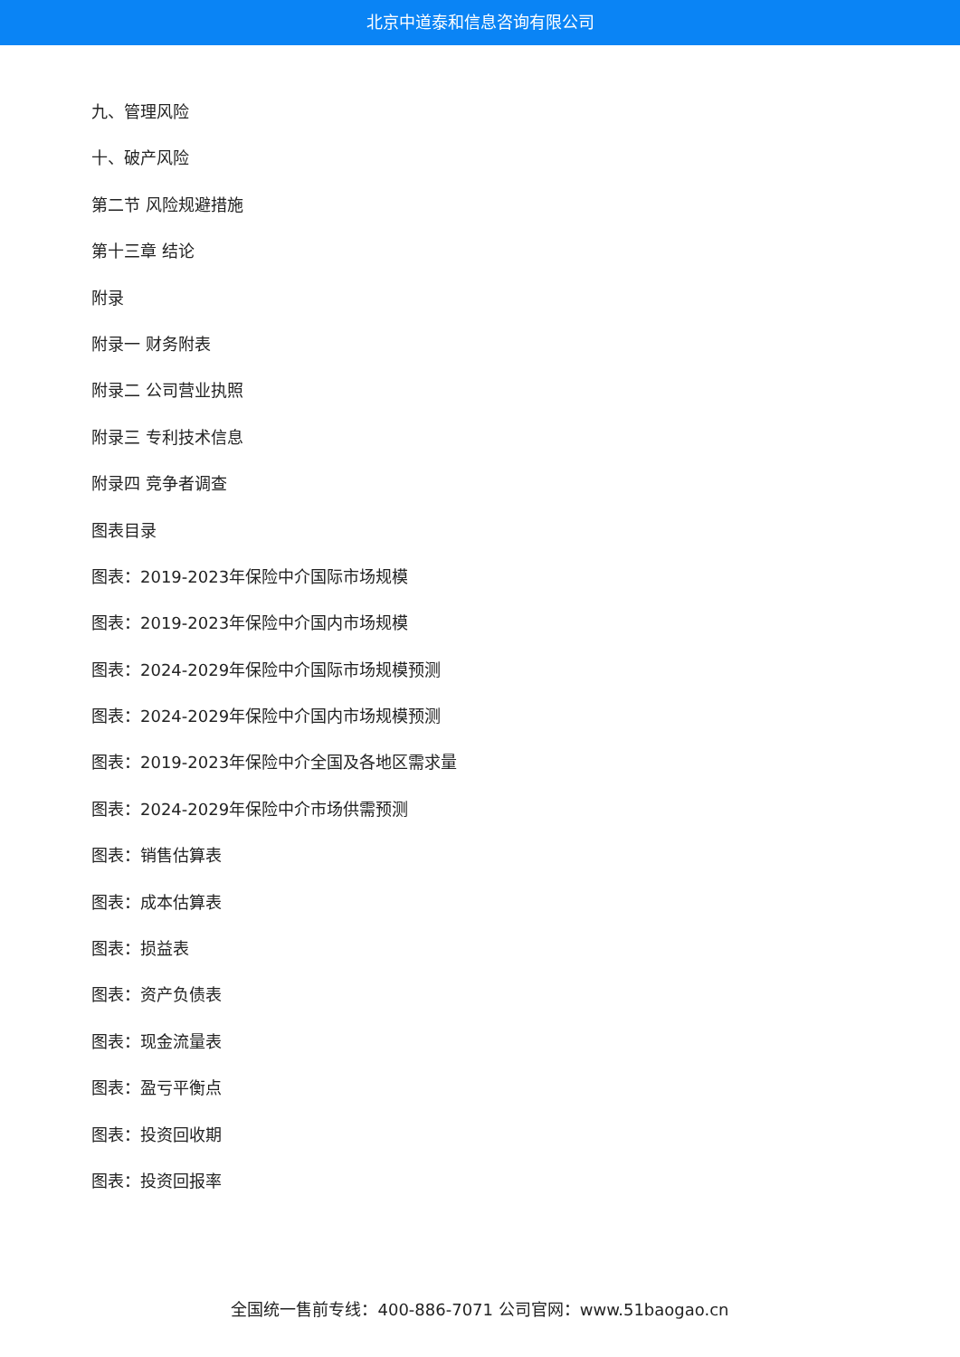北京中道泰和信息咨询有限公司
九、管理风险
十、破产风险
第二节 风险规避措施
第十三章 结论
附录
附录一 财务附表
附录二 公司营业执照
附录三 专利技术信息
附录四 竞争者调查
图表目录
图表：2019-2023年保险中介国际市场规模
图表：2019-2023年保险中介国内市场规模
图表：2024-2029年保险中介国际市场规模预测
图表：2024-2029年保险中介国内市场规模预测
图表：2019-2023年保险中介全国及各地区需求量
图表：2024-2029年保险中介市场供需预测
图表：销售估算表
图表：成本估算表
图表：损益表
图表：资产负债表
图表：现金流量表
图表：盈亏平衡点
图表：投资回收期
图表：投资回报率
全国统一售前专线：400-886-7071 公司官网：www.51baogao.cn